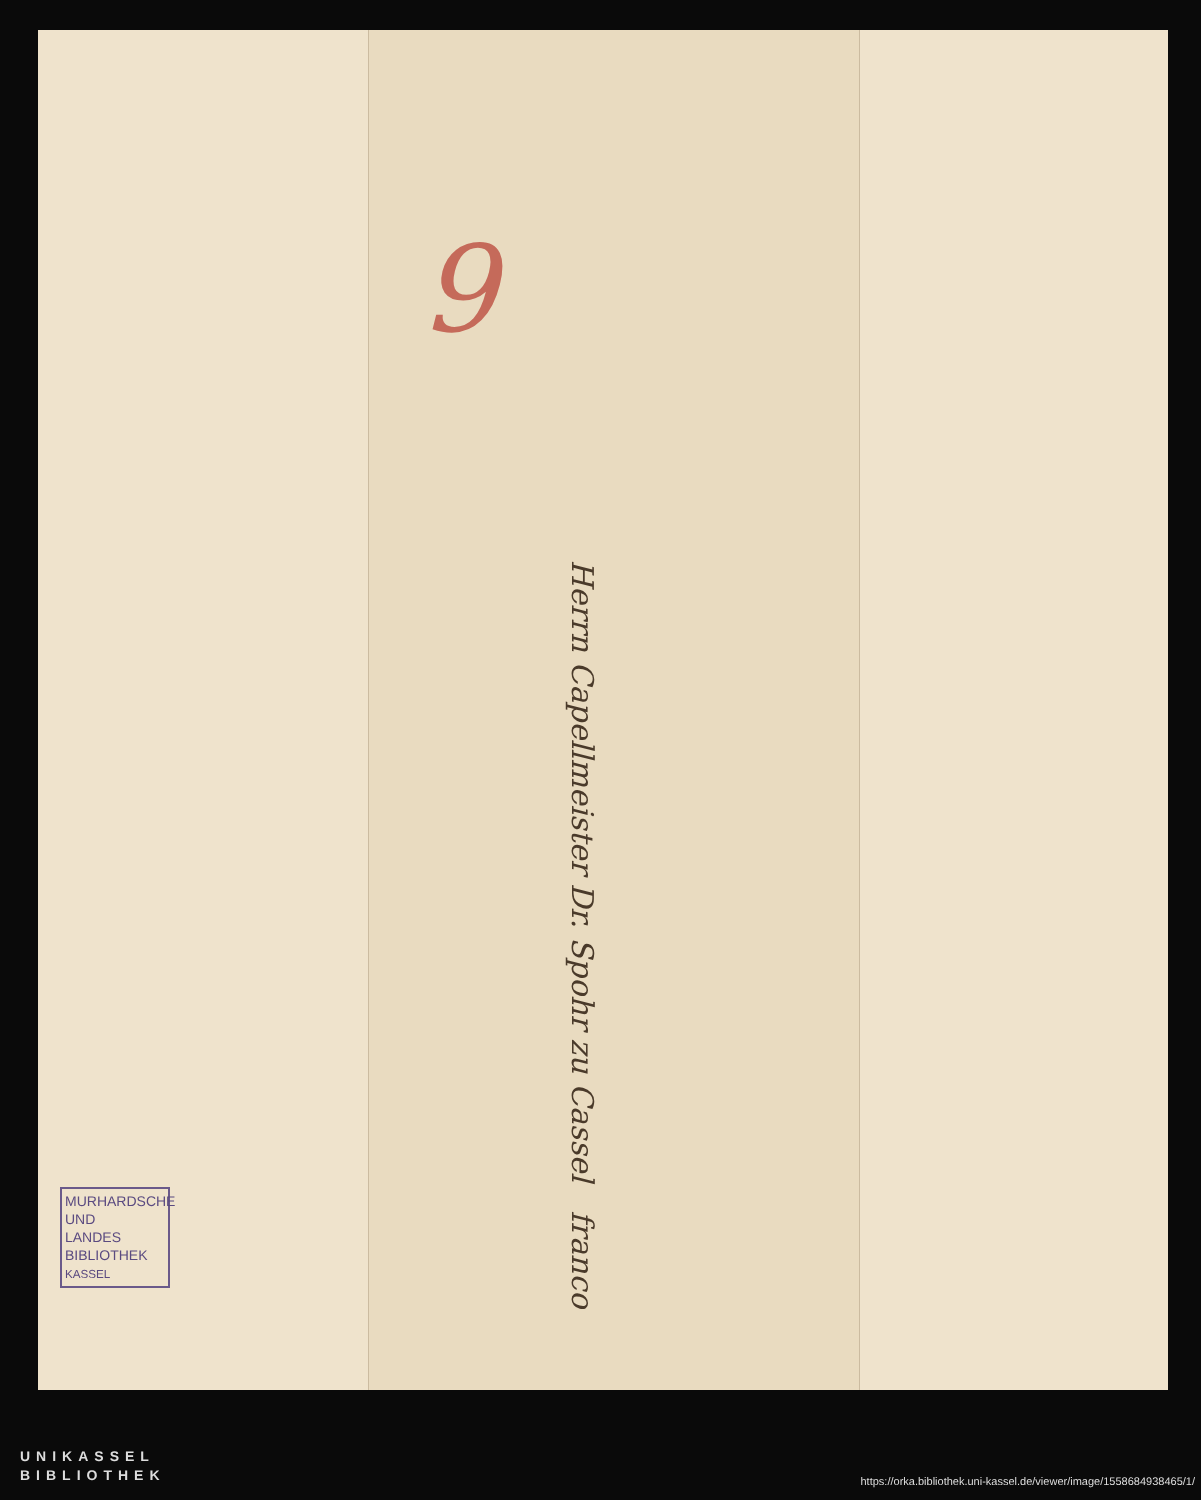9
Herrn Capellmeister Dr. Spohr zu Cassel franco
MURHARDSCHE
UND
LANDES
BIBLIOTHEK
KASSEL
UNIKASSEL
BIBLIOTHEK
https://orka.bibliothek.uni-kassel.de/viewer/image/1558684938465/1/